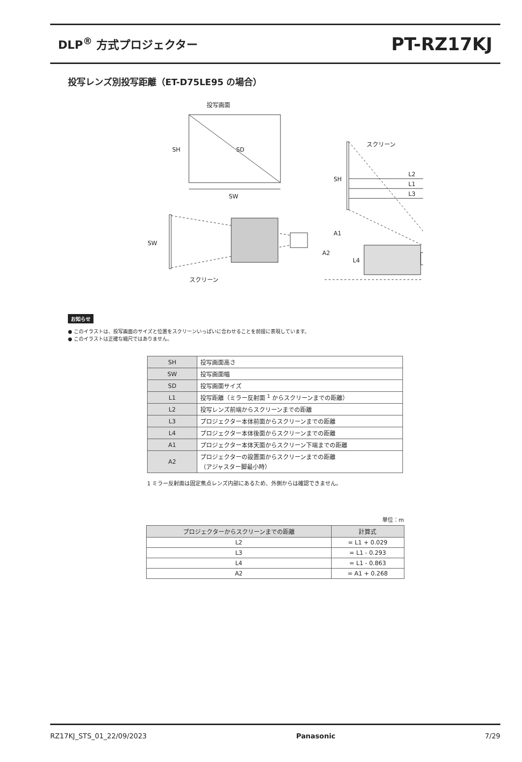DLP<sup>®</sup> 方式プロジェクター
PT-RZ17KJ
投写レンズ別投写距離（ET-D75LE95 の場合）
投写画面
SD
SH
SW
SW
スクリーン
スクリーン
SH
L2
L1
L3
A1
A2
L4
お知らせ
● このイラストは、投写画面のサイズと位置をスクリーンいっぱいに合わせることを前提に表現しています。
● このイラストは正確な縮尺ではありません。
| SH | 投写画面高さ |
| SW | 投写画面幅 |
| SD | 投写画面サイズ |
| L1 | 投写距離（ミラー反射面 <sup>1</sup> からスクリーンまでの距離） |
| L2 | 投写レンズ前端からスクリーンまでの距離 |
| L3 | プロジェクター本体前面からスクリーンまでの距離 |
| L4 | プロジェクター本体後面からスクリーンまでの距離 |
| A1 | プロジェクター本体天面からスクリーン下端までの距離 |
| A2 | プロジェクターの設置面からスクリーンまでの距離 （アジャスター脚最小時） |
1 ミラー反射面は固定焦点レンズ内部にあるため、外側からは確認できません。
単位：m
| プロジェクターからスクリーンまでの距離 | 計算式 |
| --- | --- |
| L2 | = L1 + 0.029 |
| L3 | = L1 - 0.293 |
| L4 | = L1 - 0.863 |
| A2 | = A1 + 0.268 |
RZ17KJ_STS_01_22/09/2023 Panasonic 7/29